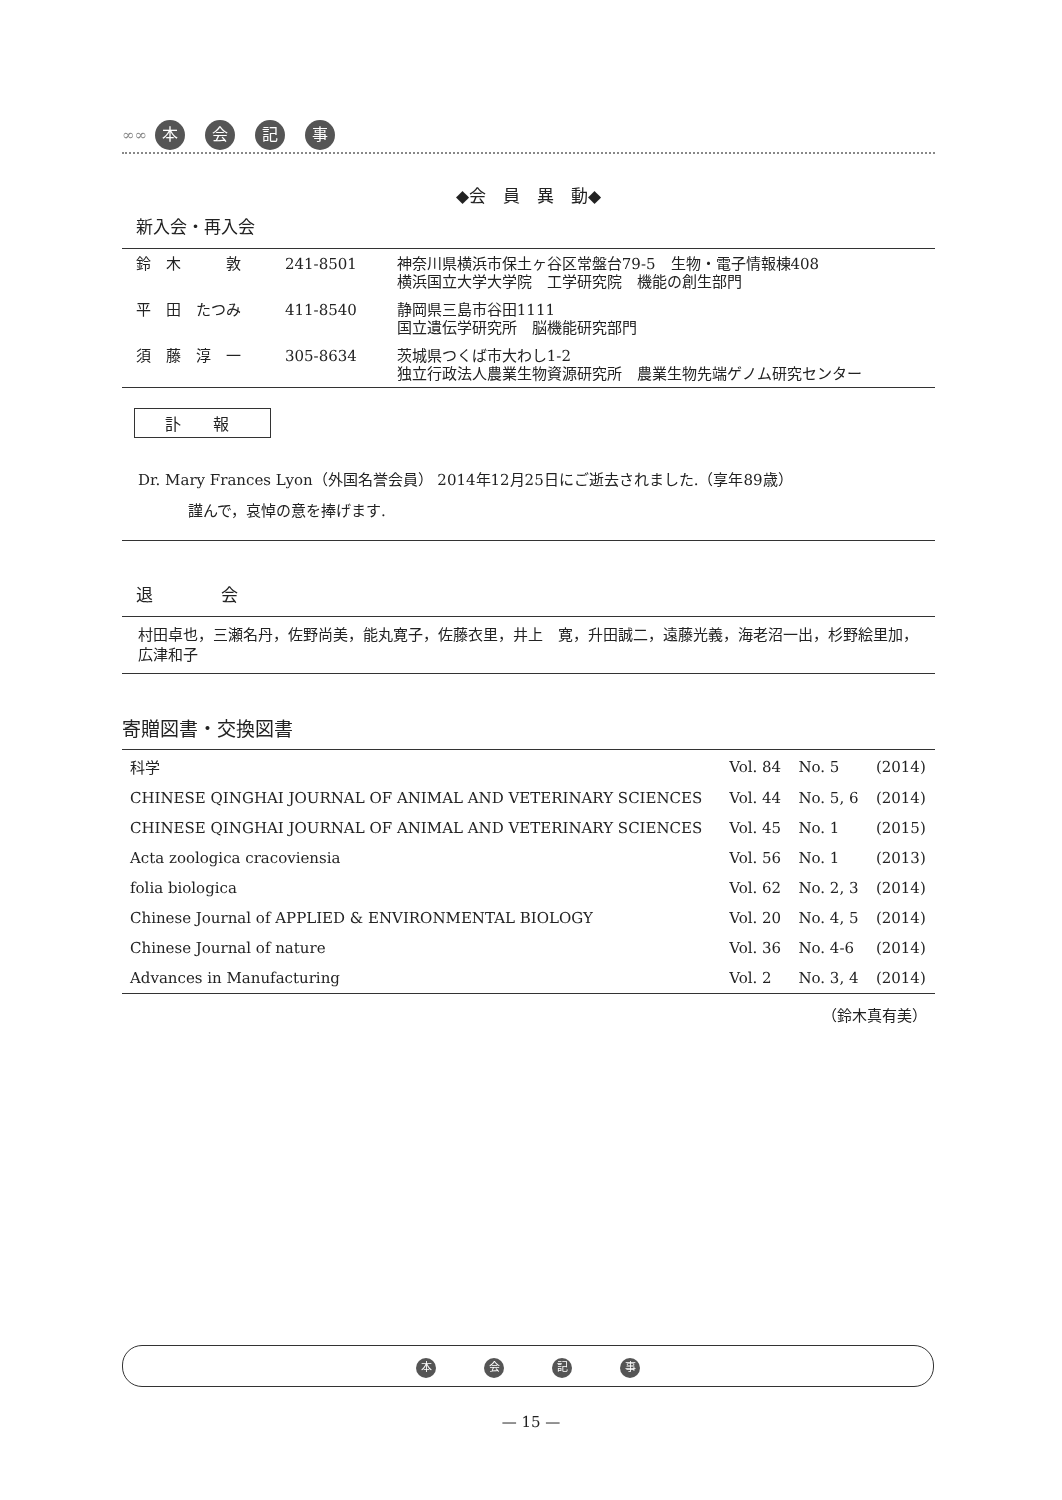∞∞ 本会記事
◆会　員　異　動◆
新入会・再入会
| 鈴 木 敦 | 241-8501 | 神奈川県横浜市保土ヶ谷区常盤台79-5 生物・電子情報棟408 横浜国立大学大学院 工学研究院 機能の創生部門 |
| 平 田 たつみ | 411-8540 | 静岡県三島市谷田1111 国立遺伝学研究所 脳機能研究部門 |
| 須 藤 淳 一 | 305-8634 | 茨城県つくば市大わし1-2 独立行政法人農業生物資源研究所 農業生物先端ゲノム研究センター |
訃　　報
Dr. Mary Frances Lyon（外国名誉会員） 2014年12月25日にご逝去されました.（享年89歳）
謹んで，哀悼の意を捧げます.
退　　　　会
村田卓也，三瀬名丹，佐野尚美，能丸寛子，佐藤衣里，井上　寛，升田誠二，遠藤光義，海老沼一出，杉野絵里加，広津和子
寄贈図書・交換図書
| 科学 | Vol. 84 | No. 5 | (2014) |
| CHINESE QINGHAI JOURNAL OF ANIMAL AND VETERINARY SCIENCES | Vol. 44 | No. 5, 6 | (2014) |
| CHINESE QINGHAI JOURNAL OF ANIMAL AND VETERINARY SCIENCES | Vol. 45 | No. 1 | (2015) |
| Acta zoologica cracoviensia | Vol. 56 | No. 1 | (2013) |
| folia biologica | Vol. 62 | No. 2, 3 | (2014) |
| Chinese Journal of APPLIED & ENVIRONMENTAL BIOLOGY | Vol. 20 | No. 4, 5 | (2014) |
| Chinese Journal of nature | Vol. 36 | No. 4-6 | (2014) |
| Advances in Manufacturing | Vol. 2 | No. 3, 4 | (2014) |
（鈴木真有美）
本会記事
— 15 —